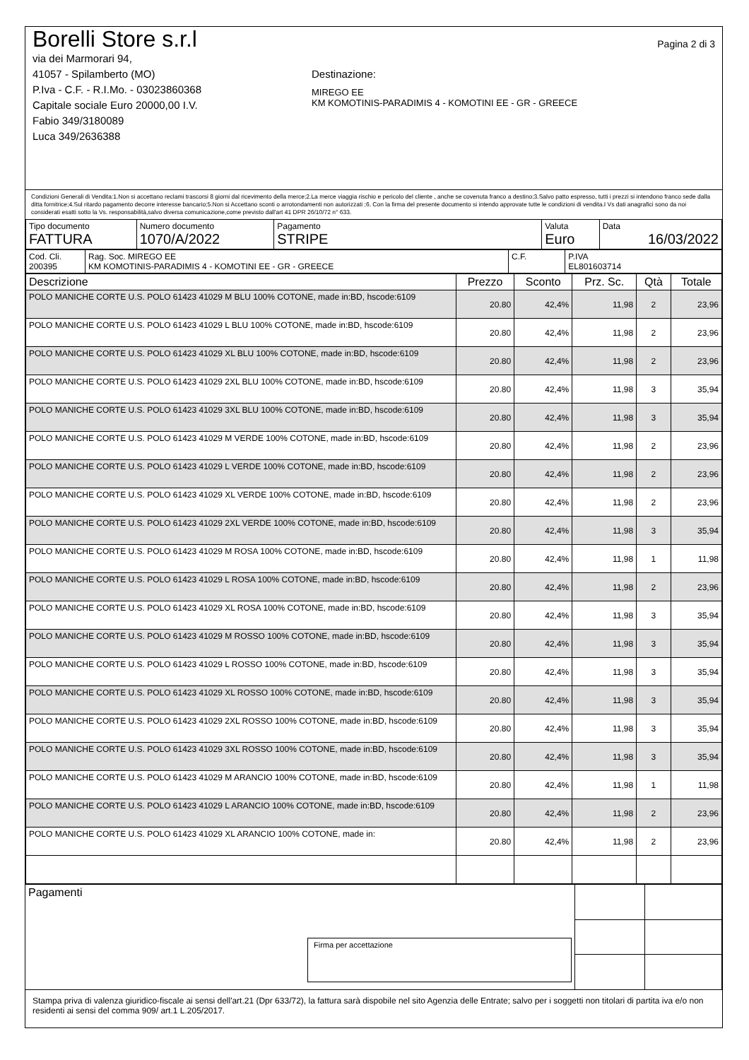Borelli Store s.r.l
via dei Marmorari 94,
41057 - Spilamberto (MO)
P.Iva - C.F. - R.I.Mo. - 03023860368
Capitale sociale Euro 20000,00 I.V.
Fabio 349/3180089
Luca 349/2636388
Destinazione:
MIREGO EE
KM KOMOTINIS-PARADIMIS 4 - KOMOTINI EE - GR - GREECE
Pagina 2 di 3
Condizioni Generali di Vendita:1.Non si accettano reclami trascorsi 8 giorni dal ricevimento della merce;2.La merce viaggia rischio e pericolo del cliente , anche se covenuta franco a destino;3.Salvo patto espresso, tutti i prezzi si intendono franco sede dalla ditta fornitrice;4.Sul ritardo pagamento decorre interesse bancario;5.Non si Accettano sconti o arrotondamenti non autorizzati ;6. Con la firma del presente documento si intendo approvate tutte le condizioni di vendita.I Vs dati anagrafici sono da noi considerati esatti sotto la Vs. responsabilità,salvo diversa comunicazione,come previsto dall'art 41 DPR 26/10/72 n° 633.
| Tipo documento FATTURA | Numero documento 1070/A/2022 | Pagamento STRIPE | Valuta Euro | Data 16/03/2022 |
| Cod. Cli. 200395 | Rag. Soc. MIREGO EE KM KOMOTINIS-PARADIMIS 4 - KOMOTINI EE - GR - GREECE | C.F. | P.IVA EL801603714 |
| Descrizione | Prezzo | Sconto | Prz. Sc. | Qtà | Totale |
| --- | --- | --- | --- | --- | --- |
| POLO MANICHE CORTE U.S. POLO 61423 41029 M BLU 100% COTONE, made in:BD, hscode:6109 | 20.80 | 42,4% | 11,98 | 2 | 23,96 |
| POLO MANICHE CORTE U.S. POLO 61423 41029 L BLU 100% COTONE, made in:BD, hscode:6109 | 20.80 | 42,4% | 11,98 | 2 | 23,96 |
| POLO MANICHE CORTE U.S. POLO 61423 41029 XL BLU 100% COTONE, made in:BD, hscode:6109 | 20.80 | 42,4% | 11,98 | 2 | 23,96 |
| POLO MANICHE CORTE U.S. POLO 61423 41029 2XL BLU 100% COTONE, made in:BD, hscode:6109 | 20.80 | 42,4% | 11,98 | 3 | 35,94 |
| POLO MANICHE CORTE U.S. POLO 61423 41029 3XL BLU 100% COTONE, made in:BD, hscode:6109 | 20.80 | 42,4% | 11,98 | 3 | 35,94 |
| POLO MANICHE CORTE U.S. POLO 61423 41029 M VERDE 100% COTONE, made in:BD, hscode:6109 | 20.80 | 42,4% | 11,98 | 2 | 23,96 |
| POLO MANICHE CORTE U.S. POLO 61423 41029 L VERDE 100% COTONE, made in:BD, hscode:6109 | 20.80 | 42,4% | 11,98 | 2 | 23,96 |
| POLO MANICHE CORTE U.S. POLO 61423 41029 XL VERDE 100% COTONE, made in:BD, hscode:6109 | 20.80 | 42,4% | 11,98 | 2 | 23,96 |
| POLO MANICHE CORTE U.S. POLO 61423 41029 2XL VERDE 100% COTONE, made in:BD, hscode:6109 | 20.80 | 42,4% | 11,98 | 3 | 35,94 |
| POLO MANICHE CORTE U.S. POLO 61423 41029 M ROSA 100% COTONE, made in:BD, hscode:6109 | 20.80 | 42,4% | 11,98 | 1 | 11,98 |
| POLO MANICHE CORTE U.S. POLO 61423 41029 L ROSA 100% COTONE, made in:BD, hscode:6109 | 20.80 | 42,4% | 11,98 | 2 | 23,96 |
| POLO MANICHE CORTE U.S. POLO 61423 41029 XL ROSA 100% COTONE, made in:BD, hscode:6109 | 20.80 | 42,4% | 11,98 | 3 | 35,94 |
| POLO MANICHE CORTE U.S. POLO 61423 41029 M ROSSO 100% COTONE, made in:BD, hscode:6109 | 20.80 | 42,4% | 11,98 | 3 | 35,94 |
| POLO MANICHE CORTE U.S. POLO 61423 41029 L ROSSO 100% COTONE, made in:BD, hscode:6109 | 20.80 | 42,4% | 11,98 | 3 | 35,94 |
| POLO MANICHE CORTE U.S. POLO 61423 41029 XL ROSSO 100% COTONE, made in:BD, hscode:6109 | 20.80 | 42,4% | 11,98 | 3 | 35,94 |
| POLO MANICHE CORTE U.S. POLO 61423 41029 2XL ROSSO 100% COTONE, made in:BD, hscode:6109 | 20.80 | 42,4% | 11,98 | 3 | 35,94 |
| POLO MANICHE CORTE U.S. POLO 61423 41029 3XL ROSSO 100% COTONE, made in:BD, hscode:6109 | 20.80 | 42,4% | 11,98 | 3 | 35,94 |
| POLO MANICHE CORTE U.S. POLO 61423 41029 M ARANCIO 100% COTONE, made in:BD, hscode:6109 | 20.80 | 42,4% | 11,98 | 1 | 11,98 |
| POLO MANICHE CORTE U.S. POLO 61423 41029 L ARANCIO 100% COTONE, made in:BD, hscode:6109 | 20.80 | 42,4% | 11,98 | 2 | 23,96 |
| POLO MANICHE CORTE U.S. POLO 61423 41029 XL ARANCIO 100% COTONE, made in: | 20.80 | 42,4% | 11,98 | 2 | 23,96 |
| Pagamenti Firma per accettazione | | |
Stampa priva di valenza giuridico-fiscale ai sensi dell'art.21 (Dpr 633/72), la fattura sarà dispobile nel sito Agenzia delle Entrate; salvo per i soggetti non titolari di partita iva e/o non residenti ai sensi del comma 909/ art.1 L.205/2017.